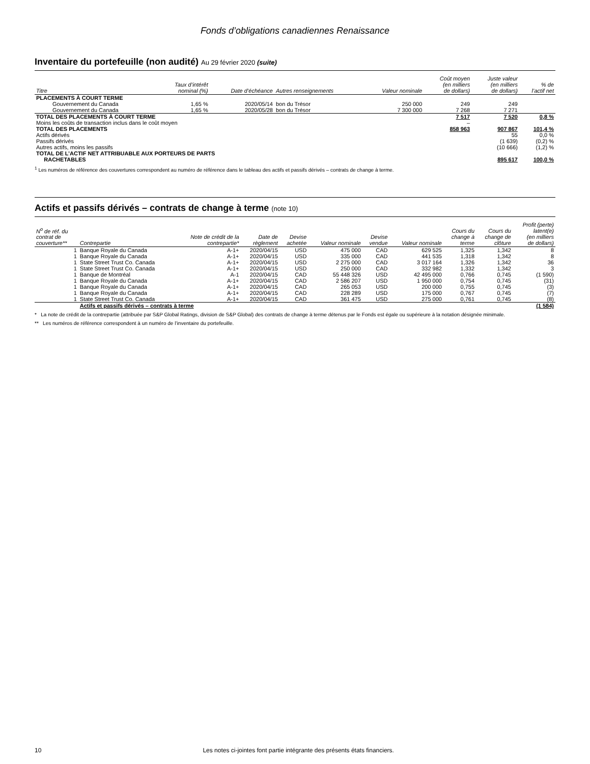Fonds d’obligations canadiennes Renaissance
Inventaire du portefeuille (non audité) Au 29 février 2020 (suite)
| Titre | Taux d’intérêt nominal (%) | Date d’échéance | Autres renseignements | Valeur nominale | Coût moyen (en milliers de dollars) | Juste valeur (en milliers de dollars) | % de l’actif net |
| --- | --- | --- | --- | --- | --- | --- | --- |
| PLACEMENTS À COURT TERME | | | | | | | |
| Gouvernement du Canada | 1,65 % | 2020/05/14 | bon du Trésor | 250 000 | 249 | 249 | |
| Gouvernement du Canada | 1,65 % | 2020/05/28 | bon du Trésor | 7 300 000 | 7 268 | 7 271 | |
| TOTAL DES PLACEMENTS À COURT TERME | | | | | 7 517 | 7 520 | 0,8 % |
| Moins les coûts de transaction inclus dans le coût moyen | | | | | – | | |
| TOTAL DES PLACEMENTS | | | | | 858 963 | 907 867 | 101,4 % |
| Actifs dérivés | | | | | | 55 | 0,0 % |
| Passifs dérivés | | | | | | (1 639) | (0,2) % |
| Autres actifs, moins les passifs | | | | | | (10 666) | (1,2) % |
| TOTAL DE L’ACTIF NET ATTRIBUABLE AUX PORTEURS DE PARTS RACHETABLES | | | | | | 895 617 | 100,0 % |
<sup>1</sup> Les numéros de référence des couvertures correspondent au numéro de référence dans le tableau des actifs et passifs dérivés – contrats de change à terme.
Actifs et passifs dérivés – contrats de change à terme (note 10)
| N<sup>o</sup> de réf. du contrat de couverture** | Contrepartie | Note de crédit de la contrepartie* | Date de règlement | Devise achetée | Valeur nominale | Devise vendue | Valeur nominale | Cours du change à terme | Cours du change de clôture | Profit (perte) latent(e) (en milliers de dollars) |
| --- | --- | --- | --- | --- | --- | --- | --- | --- | --- | --- |
| 1 | Banque Royale du Canada | A-1+ | 2020/04/15 | USD | 475 000 | CAD | 629 525 | 1,325 | 1,342 | 8 |
| 1 | Banque Royale du Canada | A-1+ | 2020/04/15 | USD | 335 000 | CAD | 441 535 | 1,318 | 1,342 | 8 |
| 1 | State Street Trust Co. Canada | A-1+ | 2020/04/15 | USD | 2 275 000 | CAD | 3 017 164 | 1,326 | 1,342 | 36 |
| 1 | State Street Trust Co. Canada | A-1+ | 2020/04/15 | USD | 250 000 | CAD | 332 982 | 1,332 | 1,342 | 3 |
| 1 | Banque de Montréal | A-1 | 2020/04/15 | CAD | 55 448 326 | USD | 42 495 000 | 0,766 | 0,745 | (1 590) |
| 1 | Banque Royale du Canada | A-1+ | 2020/04/15 | CAD | 2 586 207 | USD | 1 950 000 | 0,754 | 0,745 | (31) |
| 1 | Banque Royale du Canada | A-1+ | 2020/04/15 | CAD | 265 053 | USD | 200 000 | 0,755 | 0,745 | (3) |
| 1 | Banque Royale du Canada | A-1+ | 2020/04/15 | CAD | 228 289 | USD | 175 000 | 0,767 | 0,745 | (7) |
| 1 | State Street Trust Co. Canada | A-1+ | 2020/04/15 | CAD | 361 475 | USD | 275 000 | 0,761 | 0,745 | (8) |
| | Actifs et passifs dérivés – contrats à terme | | | | | | | | | (1 584) |
* La note de crédit de la contrepartie (attribuée par S&P Global Ratings, division de S&P Global) des contrats de change à terme détenus par le Fonds est égale ou supérieure à la notation désignée minimale.
** Les numéros de référence correspondent à un numéro de l’inventaire du portefeuille.
10 Les notes ci-jointes font partie intégrante des présents états financiers.